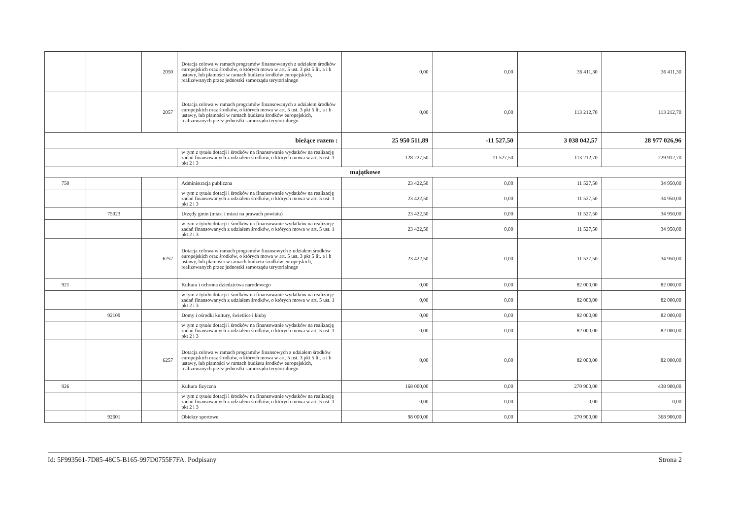| | | 2050 | Dotacja celowa w ramach programów finansowanych z udziałem środków europejskich oraz środków, o których mowa w art. 5 ust. 3 pkt 5 lit. a i b ustawy, lub płatności w ramach budżetu środków europejskich, realizowanych przez jednostki samorządu terytorialnego | 0,00 | 0,00 | 36 411,30 | 36 411,30 |
| | | 2057 | Dotacja celowa w ramach programów finansowanych z udziałem środków europejskich oraz środków, o których mowa w art. 5 ust. 3 pkt 5 lit. a i b ustawy, lub płatności w ramach budżetu środków europejskich, realizowanych przez jednostki samorządu terytorialnego | 0,00 | 0,00 | 113 212,70 | 113 212,70 |
| bieżące razem : | | | | 25 950 511,89 | -11 527,50 | 3 038 042,57 | 28 977 026,96 |
| | | | w tym z tytułu dotacji i środków na finansowanie wydatków na realizację zadań finansowanych z udziałem środków, o których mowa w art. 5 ust. 1 pkt 2 i 3 | 128 227,50 | -11 527,50 | 113 212,70 | 229 912,70 |
| majątkowe | | | | | | | |
| 750 | | | Administracja publiczna | 23 422,50 | 0,00 | 11 527,50 | 34 950,00 |
| | | | w tym z tytułu dotacji i środków na finansowanie wydatków na realizację zadań finansowanych z udziałem środków, o których mowa w art. 5 ust. 1 pkt 2 i 3 | 23 422,50 | 0,00 | 11 527,50 | 34 950,00 |
| | 75023 | | Urzędy gmin (miast i miast na prawach powiatu) | 23 422,50 | 0,00 | 11 527,50 | 34 950,00 |
| | | | w tym z tytułu dotacji i środków na finansowanie wydatków na realizację zadań finansowanych z udziałem środków, o których mowa w art. 5 ust. 1 pkt 2 i 3 | 23 422,50 | 0,00 | 11 527,50 | 34 950,00 |
| | | 6257 | Dotacja celowa w ramach programów finansowych z udziałem środków europejskich oraz środków, o których mowa w art. 5 ust. 3 pkt 5 lit. a i b ustawy, lub płatności w ramach budżetu środków europejskich, realizowanych przez jednostki samorządu terytorialnego | 23 422,50 | 0,00 | 11 527,50 | 34 950,00 |
| 921 | | | Kultura i ochrona dziedzictwa narodowego | 0,00 | 0,00 | 82 000,00 | 82 000,00 |
| | | | w tym z tytułu dotacji i środków na finansowanie wydatków na realizację zadań finansowanych z udziałem środków, o których mowa w art. 5 ust. 1 pkt 2 i 3 | 0,00 | 0,00 | 82 000,00 | 82 000,00 |
| | 92109 | | Domy i ośrodki kultury, świetlice i kluby | 0,00 | 0,00 | 82 000,00 | 82 000,00 |
| | | | w tym z tytułu dotacji i środków na finansowanie wydatków na realizację zadań finansowanych z udziałem środków, o których mowa w art. 5 ust. 1 pkt 2 i 3 | 0,00 | 0,00 | 82 000,00 | 82 000,00 |
| | | 6257 | Dotacja celowa w ramach programów finansowych z udziałem środków europejskich oraz środków, o których mowa w art. 5 ust. 3 pkt 5 lit. a i b ustawy, lub płatności w ramach budżetu środków europejskich, realizowanych przez jednostki samorządu terytorialnego | 0,00 | 0,00 | 82 000,00 | 82 000,00 |
| 926 | | | Kultura fizyczna | 168 000,00 | 0,00 | 270 900,00 | 438 900,00 |
| | | | w tym z tytułu dotacji i środków na finansowanie wydatków na realizację zadań finansowanych z udziałem środków, o których mowa w art. 5 ust. 1 pkt 2 i 3 | 0,00 | 0,00 | 0,00 | 0,00 |
| | 92601 | | Obiekty sportowe | 98 000,00 | 0,00 | 270 900,00 | 368 900,00 |
Id: 5F993561-7D85-48C5-B165-997D0755F7FA. Podpisany Strona 2